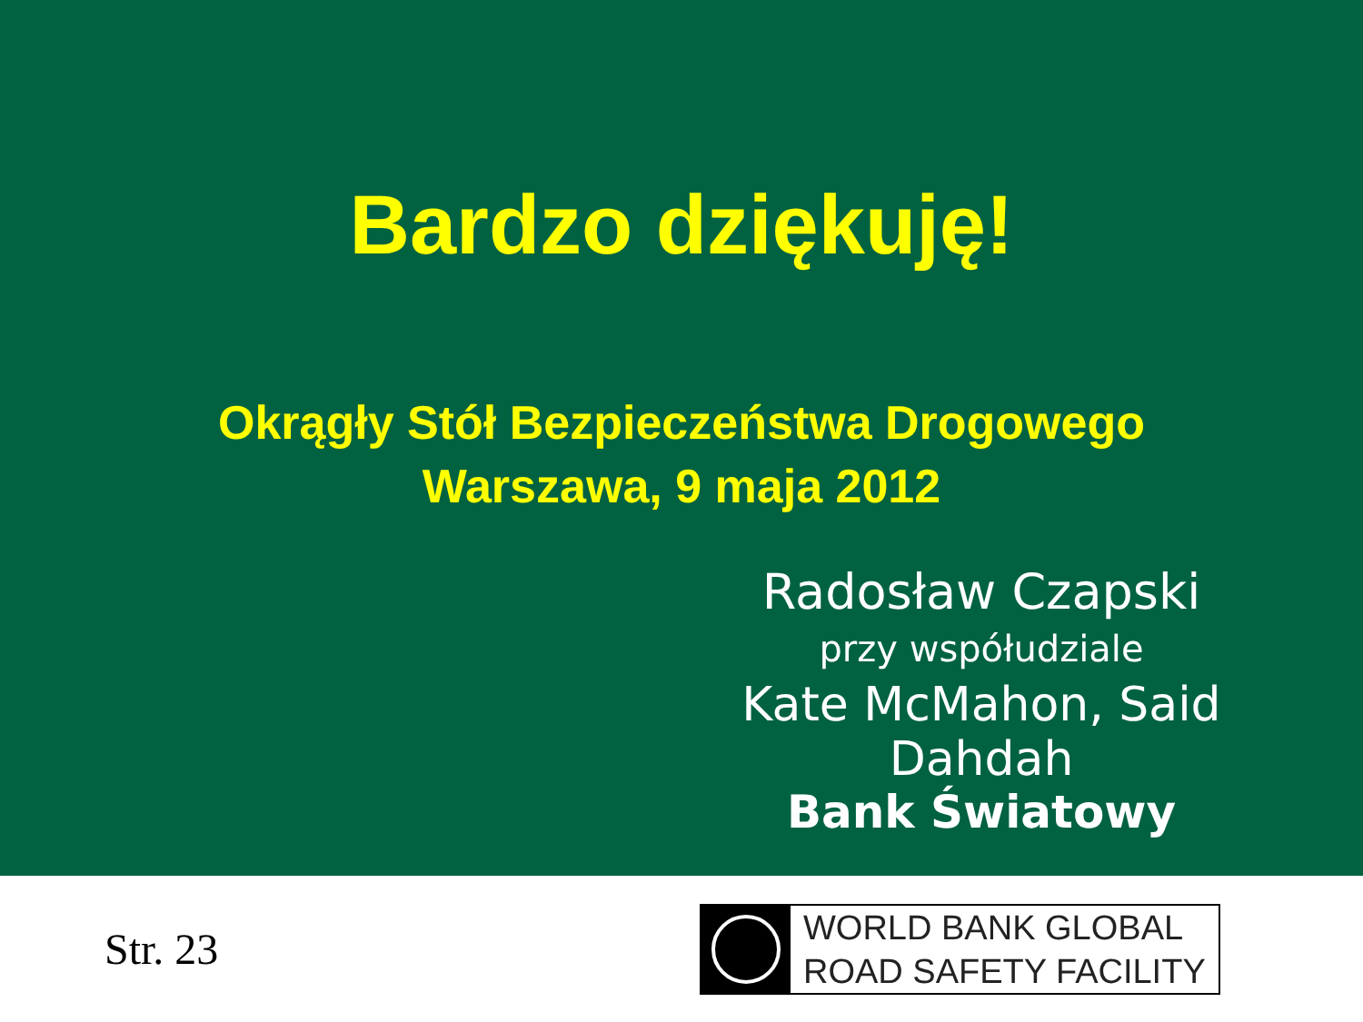Bardzo dziękuję!
Okrągły Stół Bezpieczeństwa Drogowego
Warszawa, 9 maja 2012
Radosław Czapski
przy współudziale
Kate McMahon, Said Dahdah
Bank Światowy
Str. 23
WORLD BANK GLOBAL
ROAD SAFETY FACILITY